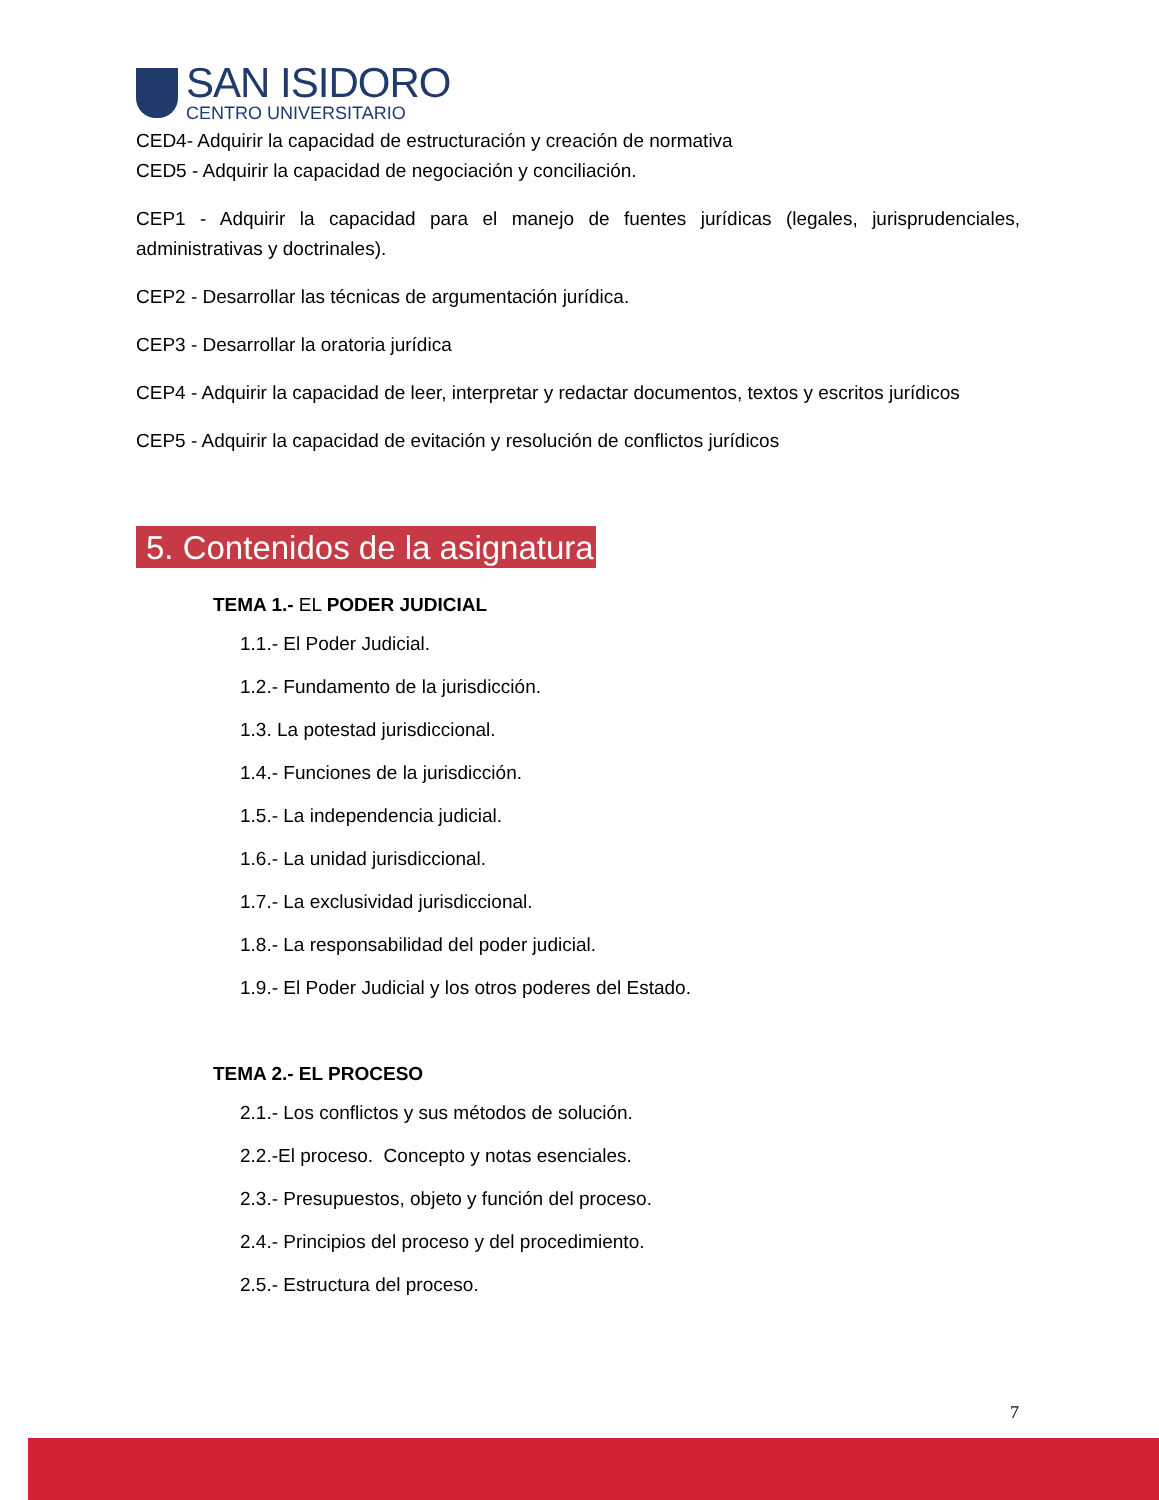SAN ISIDORO
CENTRO UNIVERSITARIO
CED4- Adquirir la capacidad de estructuración y creación de normativa
CED5 - Adquirir la capacidad de negociación y conciliación.
CEP1 - Adquirir la capacidad para el manejo de fuentes jurídicas (legales, jurisprudenciales, administrativas y doctrinales).
CEP2 - Desarrollar las técnicas de argumentación jurídica.
CEP3 - Desarrollar la oratoria jurídica
CEP4 - Adquirir la capacidad de leer, interpretar y redactar documentos, textos y escritos jurídicos
CEP5 - Adquirir la capacidad de evitación y resolución de conflictos jurídicos
5. Contenidos de la asignatura
TEMA 1.- EL PODER JUDICIAL
1.1.- El Poder Judicial.
1.2.- Fundamento de la jurisdicción.
1.3. La potestad jurisdiccional.
1.4.- Funciones de la jurisdicción.
1.5.- La independencia judicial.
1.6.- La unidad jurisdiccional.
1.7.- La exclusividad jurisdiccional.
1.8.- La responsabilidad del poder judicial.
1.9.- El Poder Judicial y los otros poderes del Estado.
TEMA 2.- EL PROCESO
2.1.- Los conflictos y sus métodos de solución.
2.2.-El proceso. Concepto y notas esenciales.
2.3.- Presupuestos, objeto y función del proceso.
2.4.- Principios del proceso y del procedimiento.
2.5.- Estructura del proceso.
7